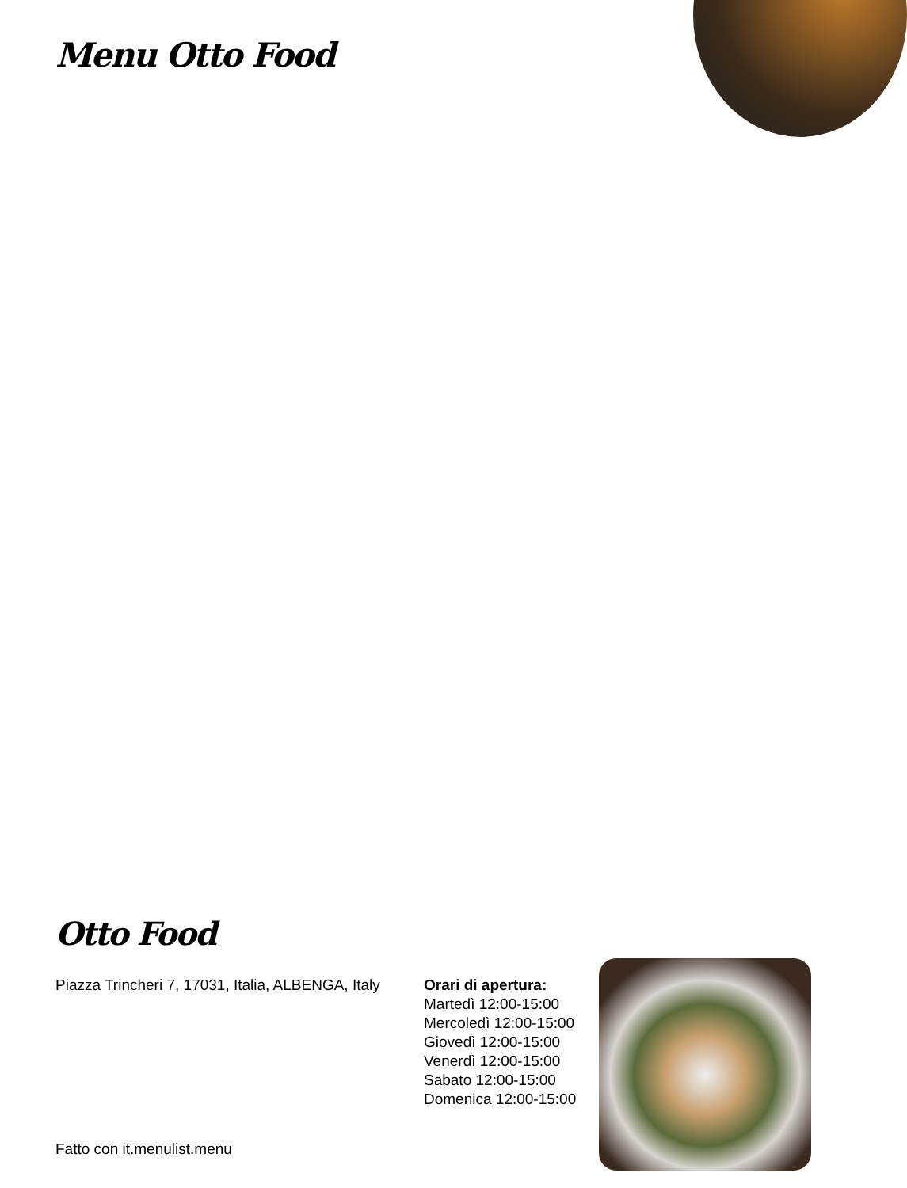Menu Otto Food
Otto Food
Piazza Trincheri 7, 17031, Italia, ALBENGA, Italy
Orari di apertura:
Martedì 12:00-15:00
Mercoledì 12:00-15:00
Giovedì 12:00-15:00
Venerdì 12:00-15:00
Sabato 12:00-15:00
Domenica 12:00-15:00
Fatto con it.menulist.menu